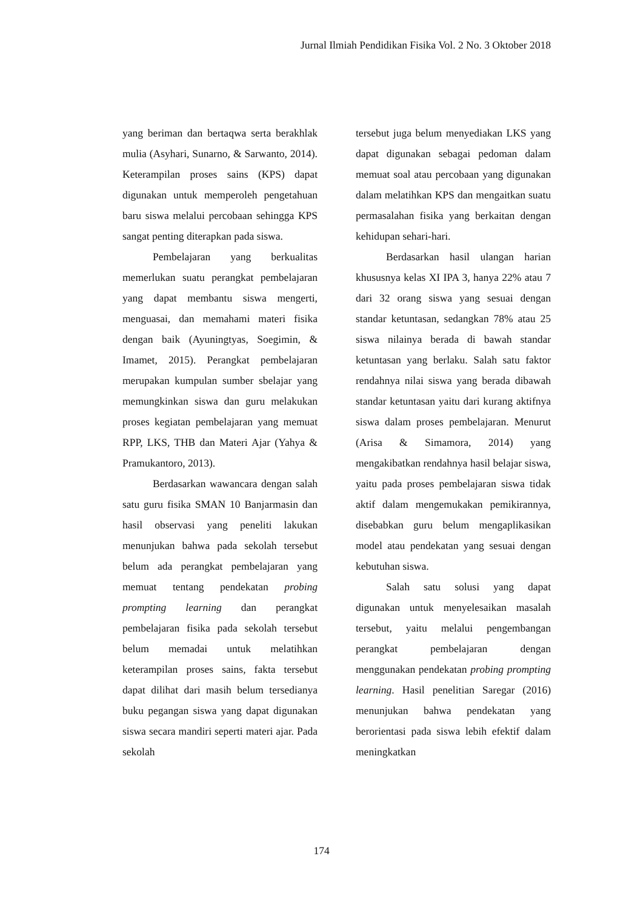Jurnal Ilmiah Pendidikan Fisika Vol. 2 No. 3 Oktober 2018
yang beriman dan bertaqwa serta berakhlak mulia (Asyhari, Sunarno, & Sarwanto, 2014). Keterampilan proses sains (KPS) dapat digunakan untuk memperoleh pengetahuan baru siswa melalui percobaan sehingga KPS sangat penting diterapkan pada siswa.
Pembelajaran yang berkualitas memerlukan suatu perangkat pembelajaran yang dapat membantu siswa mengerti, menguasai, dan memahami materi fisika dengan baik (Ayuningtyas, Soegimin, & Imamet, 2015). Perangkat pembelajaran merupakan kumpulan sumber sbelajar yang memungkinkan siswa dan guru melakukan proses kegiatan pembelajaran yang memuat RPP, LKS, THB dan Materi Ajar (Yahya & Pramukantoro, 2013).
Berdasarkan wawancara dengan salah satu guru fisika SMAN 10 Banjarmasin dan hasil observasi yang peneliti lakukan menunjukan bahwa pada sekolah tersebut belum ada perangkat pembelajaran yang memuat tentang pendekatan probing prompting learning dan perangkat pembelajaran fisika pada sekolah tersebut belum memadai untuk melatihkan keterampilan proses sains, fakta tersebut dapat dilihat dari masih belum tersedianya buku pegangan siswa yang dapat digunakan siswa secara mandiri seperti materi ajar. Pada sekolah
tersebut juga belum menyediakan LKS yang dapat digunakan sebagai pedoman dalam memuat soal atau percobaan yang digunakan dalam melatihkan KPS dan mengaitkan suatu permasalahan fisika yang berkaitan dengan kehidupan sehari-hari.
Berdasarkan hasil ulangan harian khususnya kelas XI IPA 3, hanya 22% atau 7 dari 32 orang siswa yang sesuai dengan standar ketuntasan, sedangkan 78% atau 25 siswa nilainya berada di bawah standar ketuntasan yang berlaku. Salah satu faktor rendahnya nilai siswa yang berada dibawah standar ketuntasan yaitu dari kurang aktifnya siswa dalam proses pembelajaran. Menurut (Arisa & Simamora, 2014) yang mengakibatkan rendahnya hasil belajar siswa, yaitu pada proses pembelajaran siswa tidak aktif dalam mengemukakan pemikirannya, disebabkan guru belum mengaplikasikan model atau pendekatan yang sesuai dengan kebutuhan siswa.
Salah satu solusi yang dapat digunakan untuk menyelesaikan masalah tersebut, yaitu melalui pengembangan perangkat pembelajaran dengan menggunakan pendekatan probing prompting learning. Hasil penelitian Saregar (2016) menunjukan bahwa pendekatan yang berorientasi pada siswa lebih efektif dalam meningkatkan
174